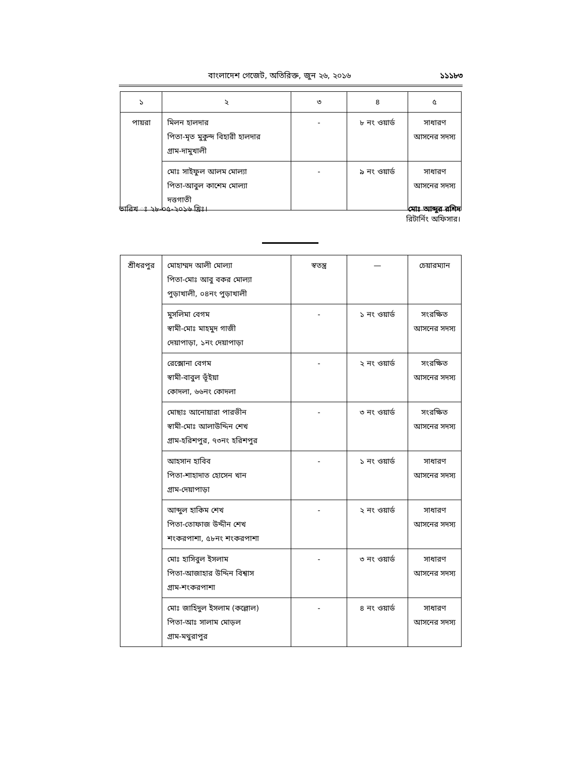বাংলাদেশ গেজেট, অতিরিক্ত, জুন ২৬, ২০১৬ ১১১৮৩
| ১ | ২ | ৩ | ৪ | ৫ |
| পায়রা | মিলন হালদার পিতা-মৃত মুকুন্দ বিহারী হালদার গ্রাম-দামুখালী | - | ৮ নং ওয়ার্ড | সাধারণ আসনের সদস্য |
| | মোঃ সাইফুল আলম মোল্যা পিতা-আবুল কাশেম মোল্যা দত্তগাতী | - | ৯ নং ওয়ার্ড | সাধারণ আসনের সদস্য |
তারিখ ঃ ২৮-০৫-২০১৬ খ্রিঃ। মোঃ আব্দুর রশিদ
রিটার্নিং অফিসার।
| শ্রীধরপুর | মোহাম্মদ আলী মোল্যা পিতা-মোঃ আবু বকর মোল্যা পুড়াখালী, ০৪নং পুড়াখালী | স্বতন্ত্র | — | চেয়ারম্যান |
| | মুসলিমা বেগম স্বামী-মোঃ মাহমুদ গাজী দেয়াপাড়া, ১নং দেয়াপাড়া | - | ১ নং ওয়ার্ড | সংরক্ষিত আসনের সদস্য |
| | রেক্সোনা বেগম স্বামী-বাবুল ভূঁইয়া কোদলা, ৬৬নং কোদলা | - | ২ নং ওয়ার্ড | সংরক্ষিত আসনের সদস্য |
| | মোছাঃ আনোয়ারা পারভীন স্বামী-মোঃ আলাউদ্দিন শেখ গ্রাম-হরিশপুর, ৭৩নং হরিশপুর | - | ৩ নং ওয়ার্ড | সংরক্ষিত আসনের সদস্য |
| | আহসান হাবিব পিতা-শাহাদাত হোসেন খান গ্রাম-দেয়াপাড়া | - | ১ নং ওয়ার্ড | সাধারণ আসনের সদস্য |
| | আব্দুল হাকিম শেখ পিতা-তোফাজ উদ্দীন শেখ শংকরপাশা, ৫৮নং শংকরপাশা | - | ২ নং ওয়ার্ড | সাধারণ আসনের সদস্য |
| | মোঃ হাসিবুল ইসলাম পিতা-আজাহার উদ্দিন বিশ্বাস গ্রাম-শংকরপাশা | - | ৩ নং ওয়ার্ড | সাধারণ আসনের সদস্য |
| | মোঃ জাহিদুল ইসলাম (কল্লোল) পিতা-আঃ সালাম মোড়ল গ্রাম-মথুরাপুর | - | ৪ নং ওয়ার্ড | সাধারণ আসনের সদস্য |